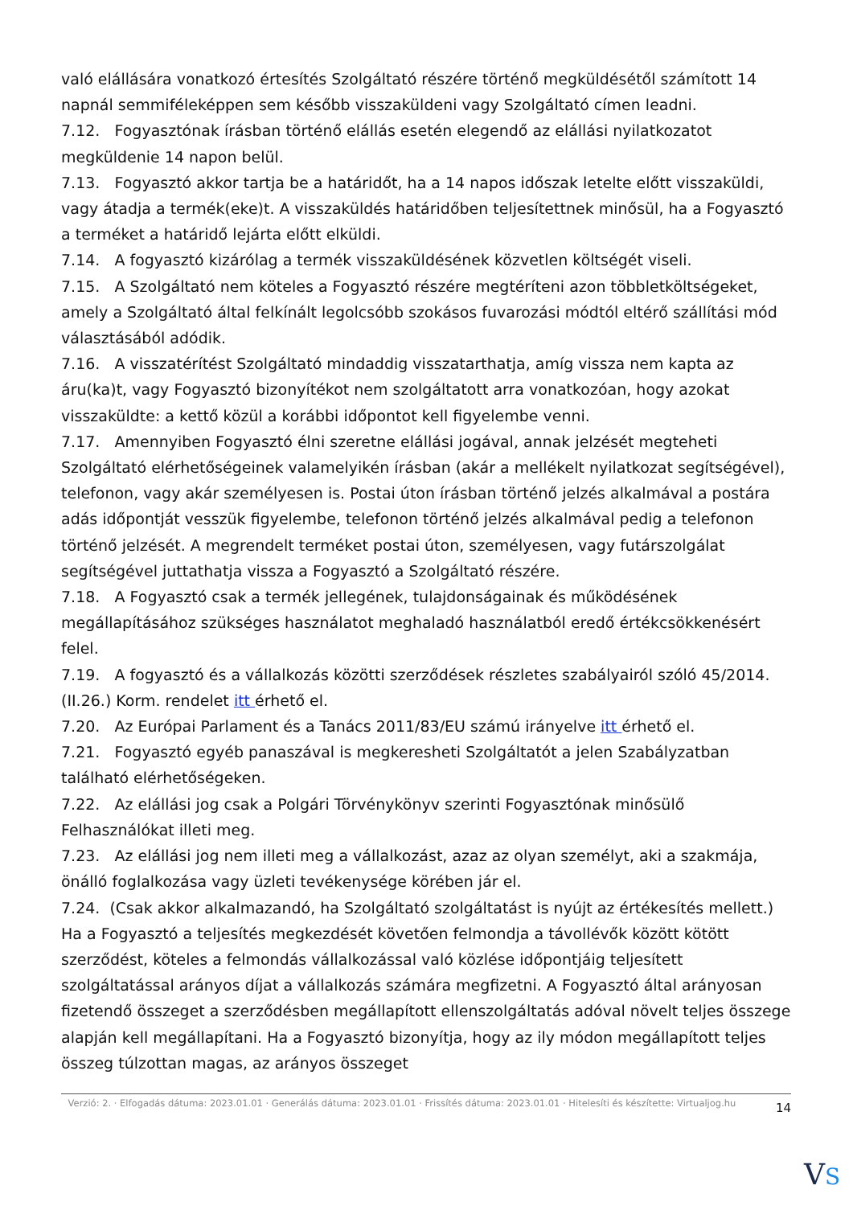való elállására vonatkozó értesítés Szolgáltató részére történő megküldésétől számított 14 napnál semmiféleképpen sem később visszaküldeni vagy Szolgáltató címen leadni.
7.12. Fogyasztónak írásban történő elállás esetén elegendő az elállási nyilatkozatot megküldenie 14 napon belül.
7.13. Fogyasztó akkor tartja be a határidőt, ha a 14 napos időszak letelte előtt visszaküldi, vagy átadja a termék(eke)t. A visszaküldés határidőben teljesítettnek minősül, ha a Fogyasztó a terméket a határidő lejárta előtt elküldi.
7.14. A fogyasztó kizárólag a termék visszaküldésének közvetlen költségét viseli.
7.15. A Szolgáltató nem köteles a Fogyasztó részére megtéríteni azon többletköltségeket, amely a Szolgáltató által felkínált legolcsóbb szokásos fuvarozási módtól eltérő szállítási mód választásából adódik.
7.16. A visszatérítést Szolgáltató mindaddig visszatarthatja, amíg vissza nem kapta az áru(ka)t, vagy Fogyasztó bizonyítékot nem szolgáltatott arra vonatkozóan, hogy azokat visszaküldte: a kettő közül a korábbi időpontot kell figyelembe venni.
7.17. Amennyiben Fogyasztó élni szeretne elállási jogával, annak jelzését megteheti Szolgáltató elérhetőségeinek valamelyikén írásban (akár a mellékelt nyilatkozat segítségével), telefonon, vagy akár személyesen is. Postai úton írásban történő jelzés alkalmával a postára adás időpontját vesszük figyelembe, telefonon történő jelzés alkalmával pedig a telefonon történő jelzését. A megrendelt terméket postai úton, személyesen, vagy futárszolgálat segítségével juttathatja vissza a Fogyasztó a Szolgáltató részére.
7.18. A Fogyasztó csak a termék jellegének, tulajdonságainak és működésének megállapításához szükséges használatot meghaladó használatból eredő értékcsökkenésért felel.
7.19. A fogyasztó és a vállalkozás közötti szerződések részletes szabályairól szóló 45/2014. (II.26.) Korm. rendelet itt érhető el.
7.20. Az Európai Parlament és a Tanács 2011/83/EU számú irányelve itt érhető el.
7.21. Fogyasztó egyéb panaszával is megkeresheti Szolgáltatót a jelen Szabályzatban található elérhetőségeken.
7.22. Az elállási jog csak a Polgári Törvénykönyv szerinti Fogyasztónak minősülő Felhasználókat illeti meg.
7.23. Az elállási jog nem illeti meg a vállalkozást, azaz az olyan személyt, aki a szakmája, önálló foglalkozása vagy üzleti tevékenysége körében jár el.
7.24. (Csak akkor alkalmazandó, ha Szolgáltató szolgáltatást is nyújt az értékesítés mellett.) Ha a Fogyasztó a teljesítés megkezdését követően felmondja a távollévők között kötött szerződést, köteles a felmondás vállalkozással való közlése időpontjáig teljesített szolgáltatással arányos díjat a vállalkozás számára megfizetni. A Fogyasztó által arányosan fizetendő összeget a szerződésben megállapított ellenszolgáltatás adóval növelt teljes összege alapján kell megállapítani. Ha a Fogyasztó bizonyítja, hogy az ily módon megállapított teljes összeg túlzottan magas, az arányos összeget
Verzió: 2. · Elfogadás dátuma: 2023.01.01 · Generálás dátuma: 2023.01.01 · Frissítés dátuma: 2023.01.01 · Hitelesíti és készítette: Virtualjog.hu
14
VS